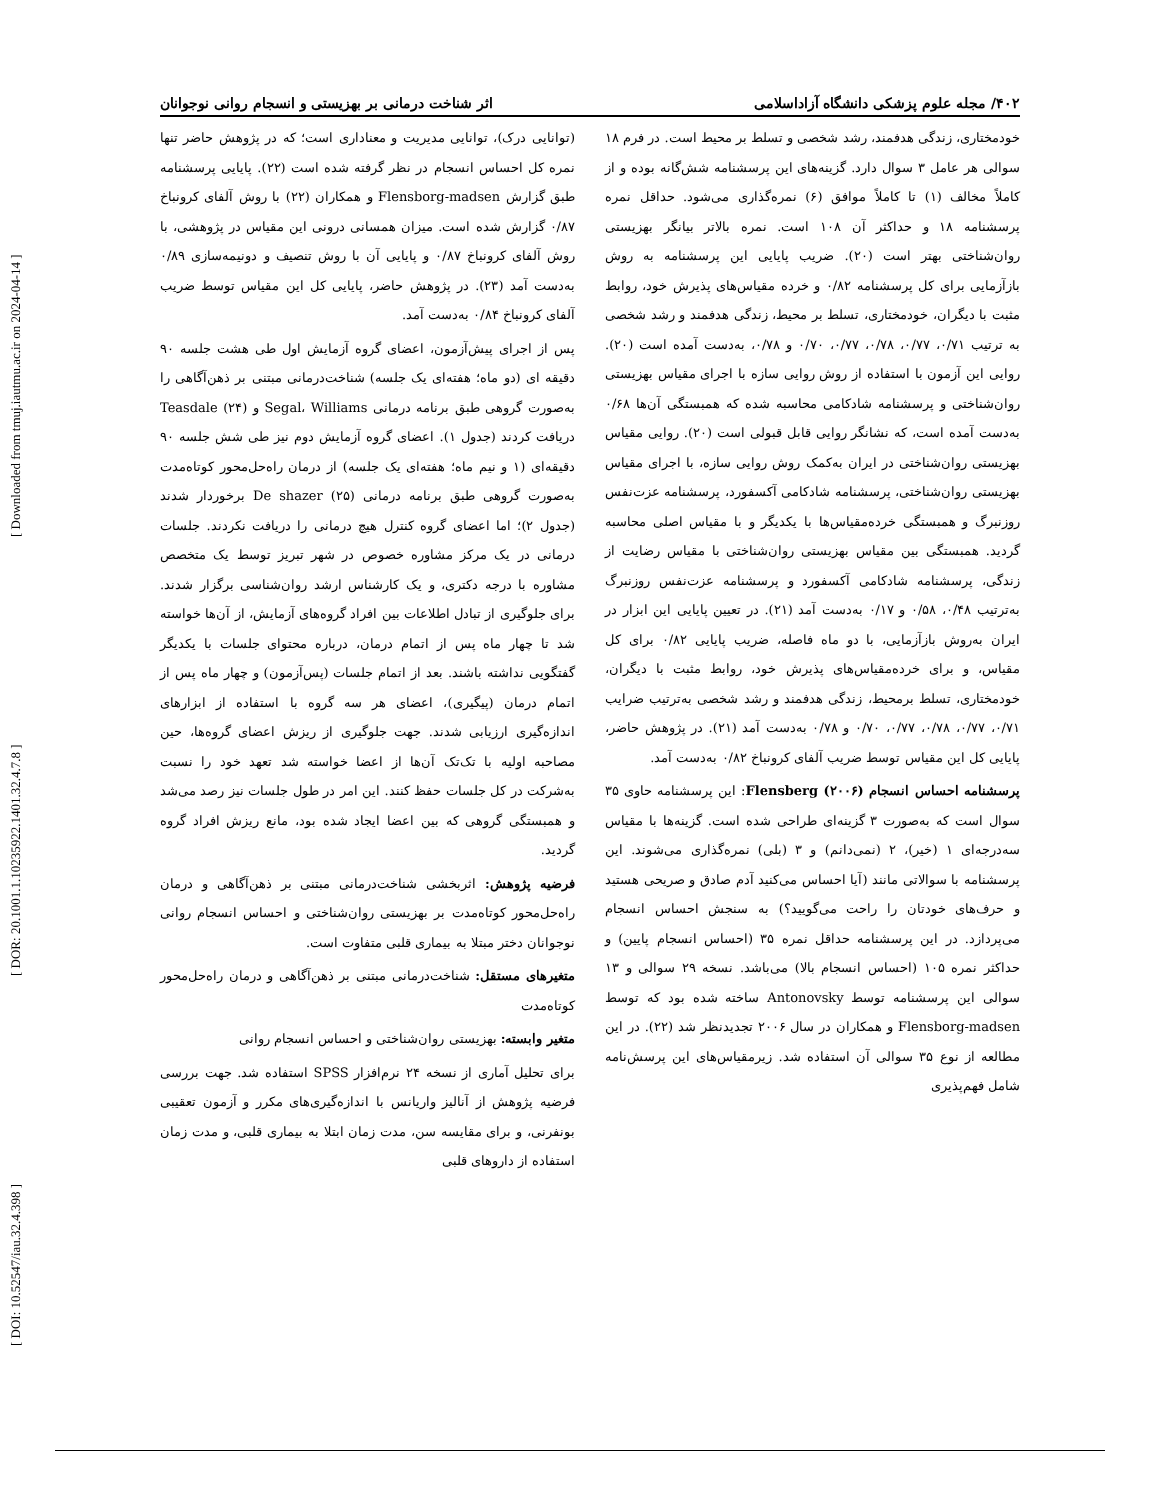[ DOI: 10.52547/iau.32.4.398 ] [ DOR: 20.1001.1.10235922.1401.32.4.7.8 ] [ Downloaded from tmuj.iautmu.ac.ir on 2024-04-14 ]
۴۰۲/ مجله علوم پزشکی دانشگاه آزاداسلامی اثر شناخت درمانی بر بهزیستی و انسجام روانی نوجوانان
خودمختاری، زندگی هدفمند، رشد شخصی و تسلط بر محیط است. در فرم ۱۸ سوالی هر عامل ۳ سوال دارد. گزینه‌های این پرسشنامه شش‌گانه بوده و از کاملاً مخالف (۱) تا کاملاً موافق (۶) نمره‌گذاری می‌شود. حداقل نمره پرسشنامه ۱۸ و حداکثر آن ۱۰۸ است. نمره بالاتر بیانگر بهزیستی روان‌شناختی بهتر است (۲۰). ضریب پایایی این پرسشنامه به روش بازآزمایی برای کل پرسشنامه ۰/۸۲ و خرده مقیاس‌های پذیرش خود، روابط مثبت با دیگران، خودمختاری، تسلط بر محیط، زندگی هدفمند و رشد شخصی به ترتیب ۰/۷۱، ۰/۷۷، ۰/۷۸، ۰/۷۷، ۰/۷۰ و ۰/۷۸، به‌دست آمده است (۲۰). روایی این آزمون با استفاده از روش روایی سازه با اجرای مقیاس بهزیستی روان‌شناختی و پرسشنامه شادکامی محاسبه شده که همبستگی آن‌ها ۰/۶۸ به‌دست آمده است، که نشانگر روایی قابل قبولی است (۲۰). روایی مقیاس بهزیستی روان‌شناختی در ایران به‌کمک روش روایی سازه، با اجرای مقیاس بهزیستی روان‌شناختی، پرسشنامه شادکامی آکسفورد، پرسشنامه عزت‌نفس روزنبرگ و همبستگی خرده‌مقیاس‌ها با یکدیگر و با مقیاس اصلی محاسبه گردید. همبستگی بین مقیاس بهزیستی روان‌شناختی با مقیاس رضایت از زندگی، پرسشنامه شادکامی آکسفورد و پرسشنامه عزت‌نفس روزنبرگ به‌ترتیب ۰/۴۸، ۰/۵۸ و ۰/۱۷ به‌دست آمد (۲۱). در تعیین پایایی این ابزار در ایران به‌روش بازآزمایی، با دو ماه فاصله، ضریب پایایی ۰/۸۲ برای کل مقیاس، و برای خرده‌مقیاس‌های پذیرش خود، روابط مثبت با دیگران، خودمختاری، تسلط برمحیط، زندگی هدفمند و رشد شخصی به‌ترتیب ضرایب ۰/۷۱، ۰/۷۷، ۰/۷۸، ۰/۷۷، ۰/۷۰ و ۰/۷۸ به‌دست آمد (۲۱). در پژوهش حاضر، پایایی کل این مقیاس توسط ضریب آلفای کرونباخ ۰/۸۲ به‌دست آمد.
پرسشنامه احساس انسجام Flensberg (۲۰۰۶): این پرسشنامه حاوی ۳۵ سوال است که به‌صورت ۳ گزینه‌ای طراحی شده است. گزینه‌ها با مقیاس سه‌درجه‌ای ۱ (خیر)، ۲ (نمی‌دانم) و ۳ (بلی) نمره‌گذاری می‌شوند. این پرسشنامه با سوالاتی مانند (آیا احساس می‌کنید آدم صادق و صریحی هستید و حرف‌های خودتان را راحت می‌گویید؟) به سنجش احساس انسجام می‌پردازد. در این پرسشنامه حداقل نمره ۳۵ (احساس انسجام پایین) و حداکثر نمره ۱۰۵ (احساس انسجام بالا) می‌باشد. نسخه ۲۹ سوالی و ۱۳ سوالی این پرسشنامه توسط Antonovsky ساخته شده بود که توسط Flensborg-madsen و همکاران در سال ۲۰۰۶ تجدیدنظر شد (۲۲). در این مطالعه از نوع ۳۵ سوالی آن استفاده شد. زیرمقیاس‌های این پرسش‌نامه شامل فهم‌پذیری
(توانایی درک)، توانایی مدیریت و معناداری است؛ که در پژوهش حاضر تنها نمره کل احساس انسجام در نظر گرفته شده است (۲۲). پایایی پرسشنامه طبق گزارش Flensborg-madsen و همکاران (۲۲) با روش آلفای کرونباخ ۰/۸۷ گزارش شده است. میزان همسانی درونی این مقیاس در پژوهشی، با روش آلفای کرونباخ ۰/۸۷ و پایایی آن با روش تنصیف و دونیمه‌سازی ۰/۸۹ به‌دست آمد (۲۳). در پژوهش حاضر، پایایی کل این مقیاس توسط ضریب آلفای کرونباخ ۰/۸۴ به‌دست آمد.
پس از اجرای پیش‌آزمون، اعضای گروه آزمایش اول طی هشت جلسه ۹۰ دقیقه ای (دو ماه؛ هفته‌ای یک جلسه) شناخت‌درمانی مبتنی بر ذهن‌آگاهی را به‌صورت گروهی طبق برنامه درمانی Segal، Williams و Teasdale (۲۴) دریافت کردند (جدول ۱). اعضای گروه آزمایش دوم نیز طی شش جلسه ۹۰ دقیقه‌ای (۱ و نیم ماه؛ هفته‌ای یک جلسه) از درمان راه‌حل‌محور کوتاه‌مدت به‌صورت گروهی طبق برنامه درمانی De shazer (۲۵) برخوردار شدند (جدول ۲)؛ اما اعضای گروه کنترل هیچ درمانی را دریافت نکردند. جلسات درمانی در یک مرکز مشاوره خصوص در شهر تبریز توسط یک متخصص مشاوره با درجه دکتری، و یک کارشناس ارشد روان‌شناسی برگزار شدند. برای جلوگیری از تبادل اطلاعات بین افراد گروه‌های آزمایش، از آن‌ها خواسته شد تا چهار ماه پس از اتمام درمان، درباره محتوای جلسات با یکدیگر گفتگویی نداشته باشند. بعد از اتمام جلسات (پس‌آزمون) و چهار ماه پس از اتمام درمان (پیگیری)، اعضای هر سه گروه با استفاده از ابزارهای اندازه‌گیری ارزیابی شدند. جهت جلوگیری از ریزش اعضای گروه‌ها، حین مصاحبه اولیه با تک‌تک آن‌ها از اعضا خواسته شد تعهد خود را نسبت به‌شرکت در کل جلسات حفظ کنند. این امر در طول جلسات نیز رصد می‌شد و همبستگی گروهی که بین اعضا ایجاد شده بود، مانع ریزش افراد گروه گردید.
فرضیه پژوهش: اثربخشی شناخت‌درمانی مبتنی بر ذهن‌آگاهی و درمان راه‌حل‌محور کوتاه‌مدت بر بهزیستی روان‌شناختی و احساس انسجام روانی نوجوانان دختر مبتلا به بیماری قلبی متفاوت است.
متغیرهای مستقل: شناخت‌درمانی مبتنی بر ذهن‌آگاهی و درمان راه‌حل‌محور کوتاه‌مدت
متغیر وابسته: بهزیستی روان‌شناختی و احساس انسجام روانی
برای تحلیل آماری از نسخه ۲۴ نرم‌افزار SPSS استفاده شد. جهت بررسی فرضیه پژوهش از آنالیز واریانس با اندازه‌گیری‌های مکرر و آزمون تعقیبی بونفرنی، و برای مقایسه سن، مدت زمان ابتلا به بیماری قلبی، و مدت زمان استفاده از داروهای قلبی